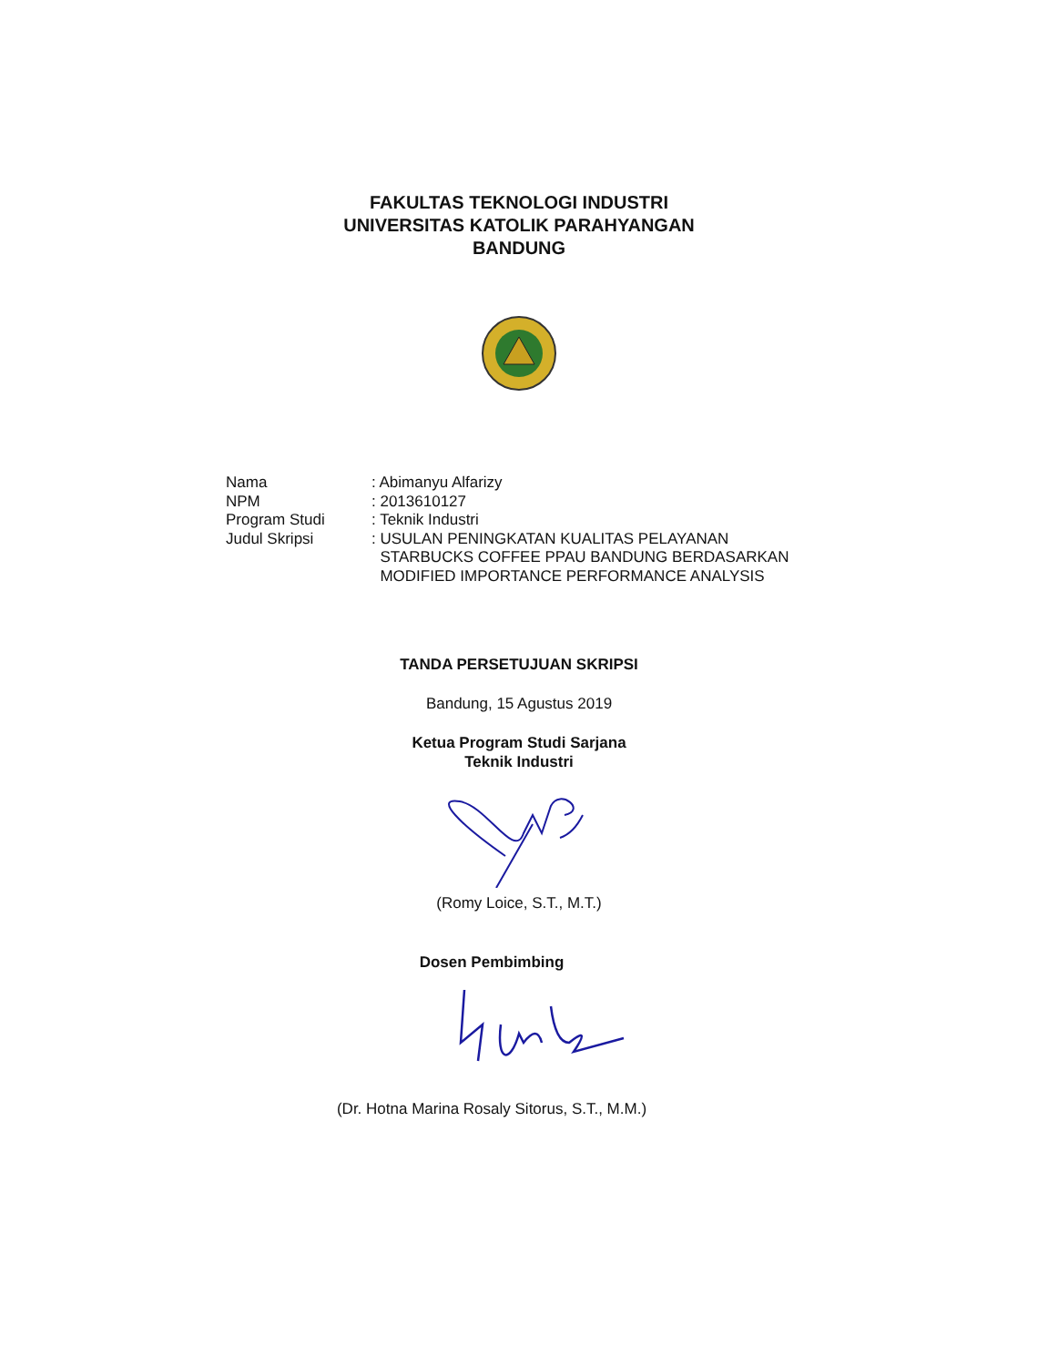FAKULTAS TEKNOLOGI INDUSTRI
UNIVERSITAS KATOLIK PARAHYANGAN
BANDUNG
Nama: Abimanyu Alfarizy
NPM: 2013610127
Program Studi: Teknik Industri
Judul Skripsi: USULAN PENINGKATAN KUALITAS PELAYANAN
STARBUCKS COFFEE PPAU BANDUNG BERDASARKAN
MODIFIED IMPORTANCE PERFORMANCE ANALYSIS
TANDA PERSETUJUAN SKRIPSI
Bandung, 15 Agustus 2019
Ketua Program Studi Sarjana
Teknik Industri
(Romy Loice, S.T., M.T.)
Dosen Pembimbing
(Dr. Hotna Marina Rosaly Sitorus, S.T., M.M.)